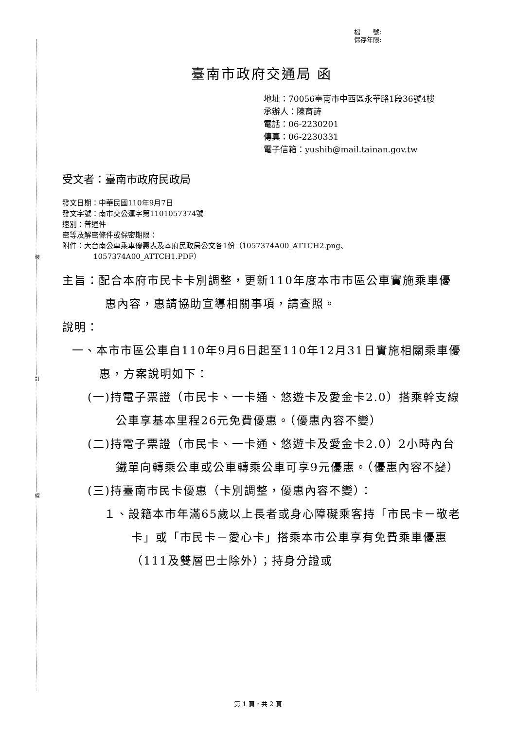裝
訂
線
檔　　號:
保存年限:
臺南市政府交通局 函
地址：70056臺南市中西區永華路1段36號4樓
承辦人：陳育詩
電話：06-2230201
傳真：06-2230331
電子信箱：yushih@mail.tainan.gov.tw
受文者：臺南市政府民政局
發文日期：中華民國110年9月7日
發文字號：南市交公運字第1101057374號
速別：普通件
密等及解密條件或保密期限：
附件：大台南公車乘車優惠表及本府民政局公文各1份（1057374A00_ATTCH2.png、
1057374A00_ATTCH1.PDF）
主旨：配合本府市民卡卡別調整，更新110年度本市市區公車實施乘車優惠內容，惠請協助宣導相關事項，請查照。
說明：
一、本市市區公車自110年9月6日起至110年12月31日實施相關乘車優惠，方案說明如下：
(一)持電子票證（市民卡、一卡通、悠遊卡及愛金卡2.0）搭乘幹支線公車享基本里程26元免費優惠。（優惠內容不變）
(二)持電子票證（市民卡、一卡通、悠遊卡及愛金卡2.0）2小時內台鐵單向轉乘公車或公車轉乘公車可享9元優惠。（優惠內容不變）
(三)持臺南市民卡優惠（卡別調整，優惠內容不變）：
１、設籍本市年滿65歲以上長者或身心障礙乘客持「市民卡－敬老卡」或「市民卡－愛心卡」搭乘本市公車享有免費乘車優惠（111及雙層巴士除外）；持身分證或
第 1 頁，共 2 頁